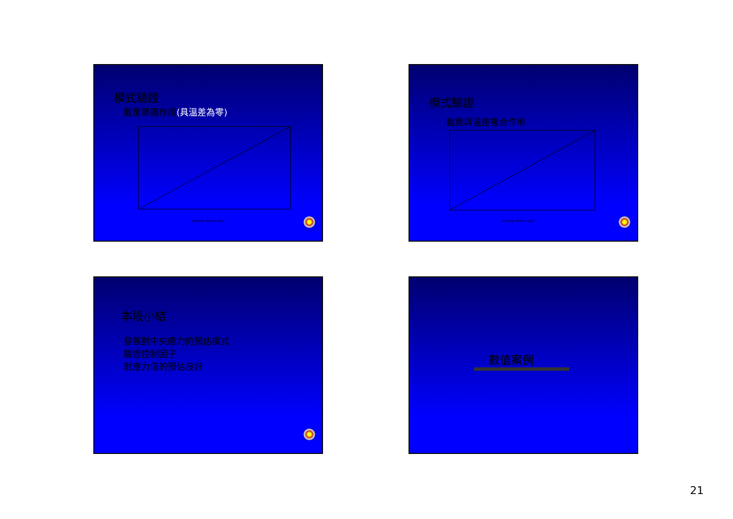模式驗證
n 載重單獨作用(具溫差為零)
Actural Stress (psi)
模式驗證
n 載重與溫差複合作用
Actural Stress (psi)
本段小結
n 發展對中央應力的預估模式
n 驗證控制因子
n 對應力值的預估良好
數值案例
21